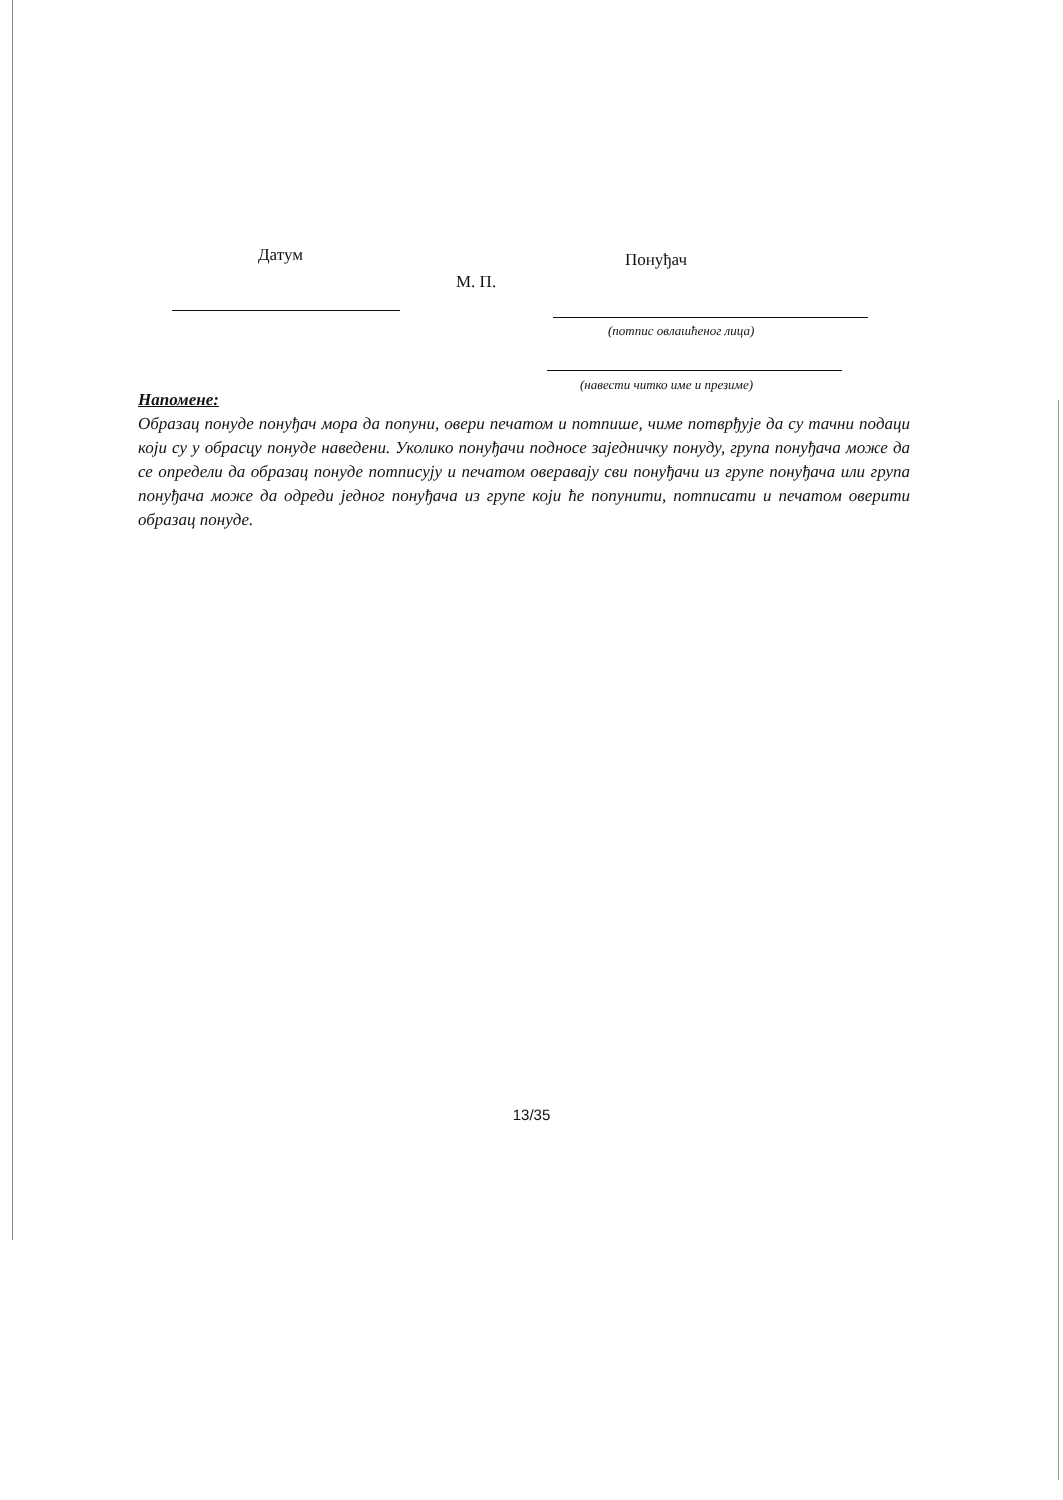Датум Понуђач
М. П.
(потпис овлашћеног лица)
(навести читко име и презиме)
Напомене:
Образац понуде понуђач мора да попуни, овери печатом и потпише, чиме потврђује да су тачни подаци који су у обрасцу понуде наведени. Уколико понуђачи подносе заједничку понуду, група понуђача може да се определи да образац понуде потписују и печатом оверавају сви понуђачи из групе понуђача или група понуђача може да одреди једног понуђача из групе који ће попунити, потписати и печатом оверити образац понуде.
13/35